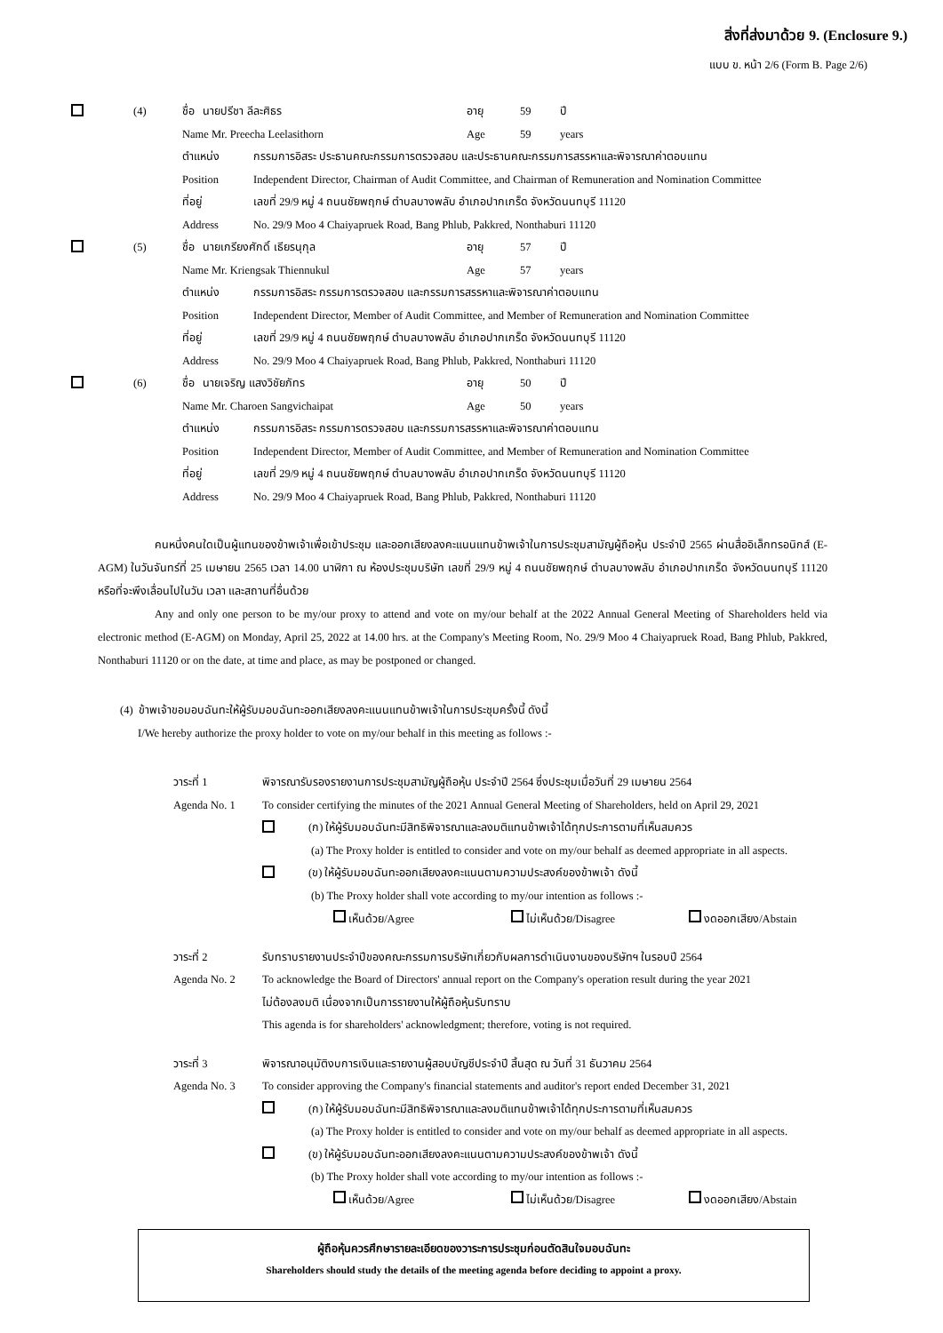สิ่งที่ส่งมาด้วย 9. (Enclosure 9.)
แบบ ข. หน้า 2/6 (Form B. Page 2/6)
(4) ชื่อ นายปรีชา ลีละศิธร อายุ 59 ปี
Name Mr. Preecha Leelasithorn Age 59 years
ตำแหน่ง กรรมการอิสระ ประธานคณะกรรมการตรวจสอบ และประธานคณะกรรมการสรรหาและพิจารณาค่าตอบแทน
Position Independent Director, Chairman of Audit Committee, and Chairman of Remuneration and Nomination Committee
ที่อยู่ เลขที่ 29/9 หมู่ 4 ถนนชัยพฤกษ์ ตำบลบางพลับ อำเภอปากเกร็ด จังหวัดนนทบุรี 11120
Address No. 29/9 Moo 4 Chaiyapruek Road, Bang Phlub, Pakkred, Nonthaburi 11120
(5) ชื่อ นายเกรียงศักดิ์ เธียรนุกุล อายุ 57 ปี
Name Mr. Kriengsak Thiennukul Age 57 years
ตำแหน่ง กรรมการอิสระ กรรมการตรวจสอบ และกรรมการสรรหาและพิจารณาค่าตอบแทน
Position Independent Director, Member of Audit Committee, and Member of Remuneration and Nomination Committee
ที่อยู่ เลขที่ 29/9 หมู่ 4 ถนนชัยพฤกษ์ ตำบลบางพลับ อำเภอปากเกร็ด จังหวัดนนทบุรี 11120
Address No. 29/9 Moo 4 Chaiyapruek Road, Bang Phlub, Pakkred, Nonthaburi 11120
(6) ชื่อ นายเจริญ แสงวิชัยภัทร อายุ 50 ปี
Name Mr. Charoen Sangvichaipat Age 50 years
ตำแหน่ง กรรมการอิสระ กรรมการตรวจสอบ และกรรมการสรรหาและพิจารณาค่าตอบแทน
Position Independent Director, Member of Audit Committee, and Member of Remuneration and Nomination Committee
ที่อยู่ เลขที่ 29/9 หมู่ 4 ถนนชัยพฤกษ์ ตำบลบางพลับ อำเภอปากเกร็ด จังหวัดนนทบุรี 11120
Address No. 29/9 Moo 4 Chaiyapruek Road, Bang Phlub, Pakkred, Nonthaburi 11120
คนหนึ่งคนใดเป็นผู้แทนของข้าพเจ้าเพื่อเข้าประชุม และออกเสียงลงคะแนนแทนข้าพเจ้าในการประชุมสามัญผู้ถือหุ้น ประจำปี 2565 ผ่านสื่ออิเล็กทรอนิกส์ (E-AGM) ในวันจันทร์ที่ 25 เมษายน 2565 เวลา 14.00 นาฬิกา ณ ห้องประชุมบริษัท เลขที่ 29/9 หมู่ 4 ถนนชัยพฤกษ์ ตำบลบางพลับ อำเภอปากเกร็ด จังหวัดนนทบุรี 11120 หรือที่จะพึงเลื่อนไปในวัน เวลา และสถานที่อื่นด้วย
Any and only one person to be my/our proxy to attend and vote on my/our behalf at the 2022 Annual General Meeting of Shareholders held via electronic method (E-AGM) on Monday, April 25, 2022 at 14.00 hrs. at the Company's Meeting Room, No. 29/9 Moo 4 Chaiyapruek Road, Bang Phlub, Pakkred, Nonthaburi 11120 or on the date, at time and place, as may be postponed or changed.
(4) ข้าพเจ้าขอมอบฉันทะให้ผู้รับมอบฉันทะออกเสียงลงคะแนนแทนข้าพเจ้าในการประชุมครั้งนี้ ดังนี้
I/We hereby authorize the proxy holder to vote on my/our behalf in this meeting as follows :-
วาระที่ 1 พิจารณารับรองรายงานการประชุมสามัญผู้ถือหุ้น ประจำปี 2564 ซึ่งประชุมเมื่อวันที่ 29 เมษายน 2564
Agenda No. 1 To consider certifying the minutes of the 2021 Annual General Meeting of Shareholders, held on April 29, 2021
(ก) ให้ผู้รับมอบฉันทะมีสิทธิพิจารณาและลงมติแทนข้าพเจ้าได้ทุกประการตามที่เห็นสมควร
(a) The Proxy holder is entitled to consider and vote on my/our behalf as deemed appropriate in all aspects.
(ข) ให้ผู้รับมอบฉันทะออกเสียงลงคะแนนตามความประสงค์ของข้าพเจ้า ดังนี้
(b) The Proxy holder shall vote according to my/our intention as follows :-
เห็นด้วย/Agree ไม่เห็นด้วย/Disagree งดออกเสียง/Abstain
วาระที่ 2 รับทราบรายงานประจำปีของคณะกรรมการบริษัทเกี่ยวกับผลการดำเนินงานของบริษัทฯ ในรอบปี 2564
Agenda No. 2 To acknowledge the Board of Directors' annual report on the Company's operation result during the year 2021
ไม่ต้องลงมติ เนื่องจากเป็นการรายงานให้ผู้ถือหุ้นรับทราบ
This agenda is for shareholders' acknowledgment; therefore, voting is not required.
วาระที่ 3 พิจารณาอนุมัติงบการเงินและรายงานผู้สอบบัญชีประจำปี สิ้นสุด ณ วันที่ 31 ธันวาคม 2564
Agenda No. 3 To consider approving the Company's financial statements and auditor's report ended December 31, 2021
(ก) ให้ผู้รับมอบฉันทะมีสิทธิพิจารณาและลงมติแทนข้าพเจ้าได้ทุกประการตามที่เห็นสมควร
(a) The Proxy holder is entitled to consider and vote on my/our behalf as deemed appropriate in all aspects.
(ข) ให้ผู้รับมอบฉันทะออกเสียงลงคะแนนตามความประสงค์ของข้าพเจ้า ดังนี้
(b) The Proxy holder shall vote according to my/our intention as follows :-
เห็นด้วย/Agree ไม่เห็นด้วย/Disagree งดออกเสียง/Abstain
ผู้ถือหุ้นควรศึกษารายละเอียดของวาระการประชุมก่อนตัดสินใจมอบฉันทะ
Shareholders should study the details of the meeting agenda before deciding to appoint a proxy.